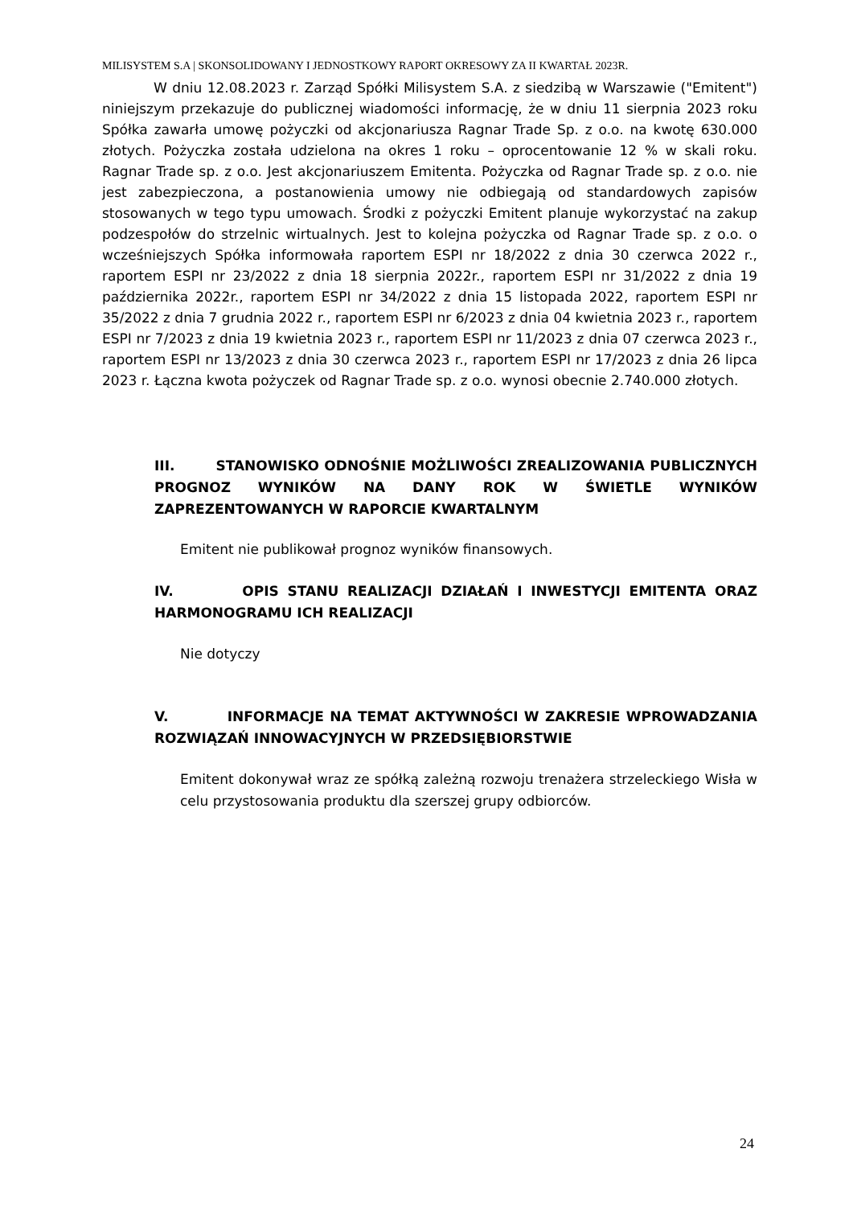MILISYSTEM S.A | SKONSOLIDOWANY I JEDNOSTKOWY RAPORT OKRESOWY ZA II KWARTAŁ 2023R.
W dniu 12.08.2023 r. Zarząd Spółki Milisystem S.A. z siedzibą w Warszawie ("Emitent") niniejszym przekazuje do publicznej wiadomości informację, że w dniu 11 sierpnia 2023 roku Spółka zawarła umowę pożyczki od akcjonariusza Ragnar Trade Sp. z o.o. na kwotę 630.000 złotych. Pożyczka została udzielona na okres 1 roku – oprocentowanie 12 % w skali roku. Ragnar Trade sp. z o.o. Jest akcjonariuszem Emitenta. Pożyczka od Ragnar Trade sp. z o.o. nie jest zabezpieczona, a postanowienia umowy nie odbiegają od standardowych zapisów stosowanych w tego typu umowach. Środki z pożyczki Emitent planuje wykorzystać na zakup podzespołów do strzelnic wirtualnych. Jest to kolejna pożyczka od Ragnar Trade sp. z o.o. o wcześniejszych Spółka informowała raportem ESPI nr 18/2022 z dnia 30 czerwca 2022 r., raportem ESPI nr 23/2022 z dnia 18 sierpnia 2022r., raportem ESPI nr 31/2022 z dnia 19 października 2022r., raportem ESPI nr 34/2022 z dnia 15 listopada 2022, raportem ESPI nr 35/2022 z dnia 7 grudnia 2022 r., raportem ESPI nr 6/2023 z dnia 04 kwietnia 2023 r., raportem ESPI nr 7/2023 z dnia 19 kwietnia 2023 r., raportem ESPI nr 11/2023 z dnia 07 czerwca 2023 r., raportem ESPI nr 13/2023 z dnia 30 czerwca 2023 r., raportem ESPI nr 17/2023 z dnia 26 lipca 2023 r. Łączna kwota pożyczek od Ragnar Trade sp. z o.o. wynosi obecnie 2.740.000 złotych.
III. STANOWISKO ODNOŚNIE MOŻLIWOŚCI ZREALIZOWANIA PUBLICZNYCH PROGNOZ WYNIKÓW NA DANY ROK W ŚWIETLE WYNIKÓW ZAPREZENTOWANYCH W RAPORCIE KWARTALNYM
Emitent nie publikował prognoz wyników finansowych.
IV. OPIS STANU REALIZACJI DZIAŁAŃ I INWESTYCJI EMITENTA ORAZ HARMONOGRAMU ICH REALIZACJI
Nie dotyczy
V. INFORMACJE NA TEMAT AKTYWNOŚCI W ZAKRESIE WPROWADZANIA ROZWIĄZAŃ INNOWACYJNYCH W PRZEDSIĘBIORSTWIE
Emitent dokonywał wraz ze spółką zależną rozwoju trenażera strzeleckiego Wisła w celu przystosowania produktu dla szerszej grupy odbiorców.
24